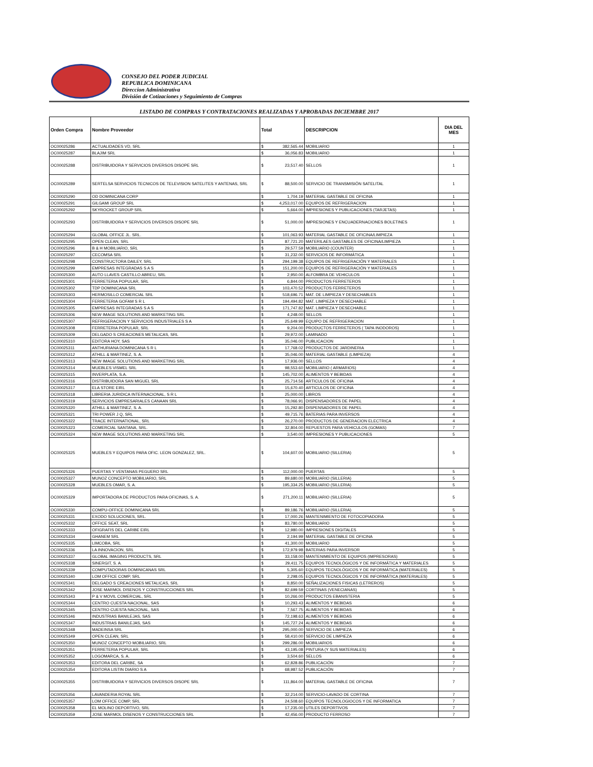CONSEJO DEL PODER JUDICIAL
REPUBLICA DOMINICANA
Direccion Administrativa
División de Cotizaciones y Seguimiento de Compras
LISTADO DE COMPRAS Y CONTRATACIONES REALIZADAS Y APROBADAS DICIEMBRE 2017
| Orden Compra | Nombre Proveedor | Total | | DESCRIPCION | DIA DEL MES |
| --- | --- | --- | --- | --- | --- |
| OC00025286 | ACTUALIDADES VD, SRL | $ | 382,565.44 | MOBILIARIO | 1 |
| OC00025287 | BLAJIM SRL | $ | 36,056.83 | MOBILIARIO | 1 |
| OC00025288 | DISTRIBUIDORA Y SERVICIOS DIVERSOS DISOPE SRL | $ | 23,517.40 | SELLOS | 1 |
| OC00025289 | SERTELSA SERVICIOS TECNICOS DE TELEVISION SATELITES Y ANTENAS, SRL | $ | 88,500.00 | SERVICIO DE TRANSMISIÓN SATELITAL | 1 |
| OC00025290 | OD DOMINICANA CORP | $ | 1,704.19 | MATERIAL GASTABLE DE OFICINA | 1 |
| OC00025291 | GILGAMI GROUP SRL | $ | 4,253,017.00 | EQUIPOS DE REFRIGERACION | 1 |
| OC00025292 | SKYROCKET GROUP SRL | $ | 5,664.00 | IMPRESIONES Y PUBLICACIONES (TARJETAS) | 1 |
| OC00025293 | DISTRIBUIDORA Y SERVICIOS DIVERSOS DISOPE SRL | $ | 51,000.00 | IMPRESIONES Y ENCUADERNACIONES BOLETINES | 1 |
| OC00025294 | GLOBAL OFFICE JL. SRL. | $ | 101,063.93 | MATERIAL GASTABLE DE OFICINA/LIMPIEZA | 1 |
| OC00025295 | OPEN CLEAN, SRL | $ | 87,721.20 | MATERILAES GASTABLES DE OFICINA/LIMPIEZA | 1 |
| OC00025296 | B & H MOBILIARIO, SRL | $ | 29,577.59 | MOBILIARIO (COUNTER) | 1 |
| OC00025297 | CECOMSA SRL | $ | 31,232.00 | SERVICIOS DE INFORMÁTICA | 1 |
| OC00025298 | CONSTRUCTORA DAILEY, SRL | $ | 294,199.38 | EQUIPOS DE REFRIGERACIÓN Y MATERIALES | 1 |
| OC00025299 | EMPRESAS INTEGRADAS S A S | $ | 151,200.00 | EQUIPOS DE REFRIGERACIÓN Y MATERIALES | 1 |
| OC00025300 | AUTO LLAVES CASTILLO ABREU, SRL | $ | 2,950.00 | ALFOMBRA DE VEHICULOS | 1 |
| OC00025301 | FERRETERIA POPULAR, SRL | $ | 6,844.00 | PRODUCTOS FERRETEROS | 1 |
| OC00025302 | TDP DOMINICANA SRL | $ | 103,470.52 | PRODUCTOS FERRETEROS | 1 |
| OC00025303 | HERMOSILLO COMERCIAL SRL | $ | 518,696.71 | MAT. DE LIMPIEZA Y DESECHABLES | 1 |
| OC00025304 | FERRETERIA GOFAM S R L | $ | 194,494.82 | MAT. LIMPIEZA Y DESECHABLE | 1 |
| OC00025305 | EMPRESAS INTEGRADAS S A S | $ | 171,747.82 | MAT. LIMPIEZA Y DESECHABLE | 1 |
| OC00025306 | NEW IMAGE SOLUTIONS AND MARKETING SRL | $ | 4,248.00 | SELLOS | 1 |
| OC00025307 | REFRIGERACION Y SERVICIOS INDUSTRIALES S A | $ | 25,649.99 | EQUIPO DE REFRIGERACION | 1 |
| OC00025308 | FERRETERIA POPULAR, SRL | $ | 9,204.00 | PRODUCTOS FERRETEROS ( TAPA INODOROS) | 1 |
| OC00025309 | DELGADO S CREACIONES METALICAS, SRL | $ | 29,972.00 | LAMINADO | 1 |
| OC00025310 | EDITORA HOY, SAS | $ | 35,046.00 | PUBLICACION | 1 |
| OC00025311 | ANTHURIANA DOMINICANA S R L | $ | 17,768.02 | PRODUCTOS DE JARDINERIA | 1 |
| OC00025312 | ATHILL & MARTINEZ, S. A. | $ | 35,046.00 | MATERIAL GASTABLE (LIMPIEZA) | 4 |
| OC00025313 | NEW IMAGE SOLUTIONS AND MARKETING SRL | $ | 17,936.00 | SELLOS | 4 |
| OC00025314 | MUEBLES VISMEL SRL | $ | 98,553.60 | MOBILIARIO ( ARMARIOS) | 4 |
| OC00025315 | INVERPLATA, S.A. | $ | 145,702.00 | ALIMENTOS Y BEBIDAS | 4 |
| OC00025316 | DISTRIBUIDORA SAN MIGUEL SRL | $ | 25,714.56 | ARTICULOS DE OFICINA | 4 |
| OC00025317 | ELA STORE EIRL | $ | 15,670.40 | ARTICULOS DE OFICINA | 4 |
| OC00025318 | LIBRERIA JURIDICA INTERNACIONAL, S R L | $ | 25,000.00 | LIBROS | 4 |
| OC00025319 | SERVICIOS EMPRESARIALES CANAAN SRL | $ | 78,066.91 | DISPENSADORES DE PAPEL | 4 |
| OC00025320 | ATHILL & MARTINEZ, S. A. | $ | 15,292.80 | DISPENSADORES DE PAPEL | 4 |
| OC00025321 | TRI POWER J Q, SRL | $ | 49,715.76 | BATERIAS PARA INVERSOS | 4 |
| OC00025322 | TRACE INTERNATIONAL, SRL | $ | 26,270.00 | PRODUCTOS DE GENERACION ELECTRICA | 4 |
| OC00025323 | COMERCIAL SANTANA, SRL. | $ | 32,804.00 | REPUESTOS PARA VEHICULOS (GOMAS) | 7 |
| OC00025324 | NEW IMAGE SOLUTIONS AND MARKETING SRL | $ | 3,540.00 | IMPRESIONES Y PUBLICACIONES | 5 |
| OC00025325 | MUEBLES Y EQUIPOS PARA OFIC. LEON GONZALEZ, SRL. | $ | 104,607.00 | MOBILIARIO (SILLERIA) | 5 |
| OC00025326 | PUERTAS Y VENTANAS PEGUERO SRL | $ | 112,000.00 | PUERTAS | 5 |
| OC00025327 | MUNOZ CONCEPTO MOBILIARIO, SRL | $ | 89,680.00 | MOBILIARIO (SILLERIA) | 5 |
| OC00025328 | MUEBLES OMAR, S. A. | $ | 195,334.25 | MOBILIARIO (SILLERIA) | 5 |
| OC00025329 | IMPORTADORA DE PRODUCTOS PARA OFICINAS, S. A. | $ | 271,200.11 | MOBILIARIO (SILLERIA) | 5 |
| OC00025330 | COMPU-OFFICE DOMINICANA SRL | $ | 89,186.76 | MOBILIARIO (SILLERIA) | 5 |
| OC00025331 | EXODO SOLUCIONES, SRL. | $ | 17,000.26 | MANTENIMIENTO DE FOTOCOPIADORA | 5 |
| OC00025332 | OFFICE SEAT, SRL | $ | 83,780.00 | MOBILIARIO | 5 |
| OC00025333 | OFIGRAFIS DEL CARIBE EIRL | $ | 12,980.00 | IMPRESIONES DIGITALES | 5 |
| OC00025334 | GHANEM SRL | $ | 2,194.99 | MATERIAL GASTABLE DE OFICINA | 5 |
| OC00025335 | LIMCOBA, SRL | $ | 41,300.00 | MOBILIARIO | 5 |
| OC00025336 | LA INNOVACION, SRL | $ | 172,979.98 | BATERIAS PARA INVERSOR | 5 |
| OC00025337 | GLOBAL IMAGING PRODUCTS, SRL | $ | 33,158.00 | MANTENIMIENTO DE EQUIPOS (IMPRESORAS) | 5 |
| OC00025338 | SINERGIT, S. A. | $ | 29,411.75 | EQUIPOS TECNOLÓGICOS Y DE INFORMÁTICA Y MATERIALES | 5 |
| OC00025339 | COMPUTADORAS DOMINICANAS SRL | $ | 5,305.60 | EQUIPOS TECNOLÓGICOS Y DE INFORMÁTICA (MATERIALES) | 5 |
| OC00025340 | LOM OFFICE COMP, SRL | $ | 2,298.05 | EQUIPOS TECNOLÓGICOS Y DE INFORMÁTICA (MATERIALES) | 5 |
| OC00025341 | DELGADO S CREACIONES METALICAS, SRL | $ | 8,850.00 | SEÑALIZACIONES FISICAS (LETREROS) | 5 |
| OC00025342 | JOSE MARMOL DISENOS Y CONSTRUCCIONES SRL | $ | 82,699.59 | CORTINAS (VENECIANAS) | 5 |
| OC00025343 | P & V MOVIL COMERCIAL, SRL | $ | 10,266.00 | PRODUCTOS EBANISTERIA | 5 |
| OC00025344 | CENTRO CUESTA NACIONAL, SAS | $ | 10,293.43 | ALIMENTOS Y BEBIDAS | 6 |
| OC00025345 | CENTRO CUESTA NACIONAL, SAS | $ | 7,567.75 | ALIMENTOS Y BEBIDAS | 6 |
| OC00025346 | INDUSTRIAS BANILEJAS, SAS | $ | 72,198.63 | ALIMENTOS Y BEBIDAS | 6 |
| OC00025347 | INDUSTRIAS BANILEJAS, SAS | $ | 145,727.24 | ALIMENTOS Y BEBIDAS | 6 |
| OC00025348 | MADEINSA SRL | $ | 295,000.00 | SERVICIO DE LIMPIEZA | 6 |
| OC00025349 | OPEN CLEAN, SRL | $ | 58,410.00 | SERVICIO DE LIMPIEZA | 6 |
| OC00025350 | MUNOZ CONCEPTO MOBILIARIO, SRL | $ | 299,286.00 | MOBILIARIOS | 6 |
| OC00025351 | FERRETERIA POPULAR, SRL | $ | 43,195.08 | PINTURA (Y SUS MATERIALES) | 6 |
| OC00025352 | LOGOMARCA, S. A. | $ | 3,504.60 | SELLOS | 6 |
| OC00025353 | EDITORA DEL CARIBE, SA | $ | 62,828.86 | PUBLICACIÓN | 7 |
| OC00025354 | EDITORA LISTIN DIARIO S A | $ | 68,987.52 | PUBLICACIÓN | 7 |
| OC00025355 | DISTRIBUIDORA Y SERVICIOS DIVERSOS DISOPE SRL | $ | 111,864.00 | MATERIAL GASTABLE DE OFICINA | 7 |
| OC00025356 | LAVANDERIA ROYAL SRL | $ | 32,214.00 | SERVICIO-LAVADO DE CORTINA | 7 |
| OC00025357 | LOM OFFICE COMP, SRL | $ | 24,508.60 | EQUIPOS TECNOLOGIOCOS Y DE INFORMATICA | 7 |
| OC00025358 | EL MOLINO DEPORTIVO, SRL | $ | 17,235.00 | UTILES DEPORTIVOS | 7 |
| OC00025359 | JOSE MARMOL DISENOS Y CONSTRUCCIONES SRL | $ | 42,456.00 | PRODUCTO FERROSO | 7 |